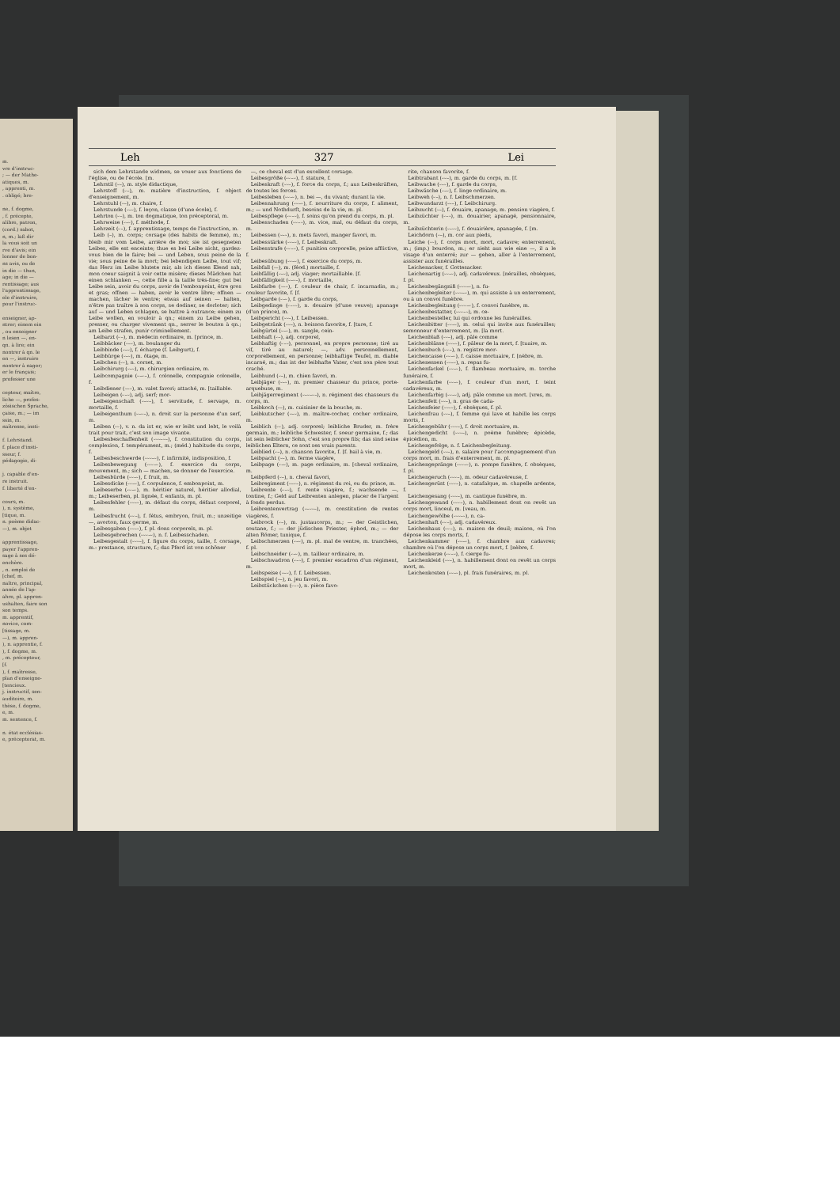m.
vre d'instruc-
; — der Mathe-
atiques, m.
, apprenti, m.
. obligé; bre-
ne, f. dogme,
, f. précepte,
alibre, patron,
(cord.) sabot,
n, m.; laß dir
la vous soit un
rve d'avis; ein
lonner de bon-
ns avis, ou de
in die — thun,
age; in die —
rentissage; aus
l'apprentissage,
ele d'instruire,
pour l'instruc-
enseigner, ap-
ntrer; einem ein
, ou enseigner
n lesen —, en-
qn. à lire; ein
nontrer à qn. le
en —, instruire
nontrer à nager;
er le français;
professer une
cepteur, maître,
liche —, profes-
zösischen Sprache,
çaise, m.; — im
ssin, m.
naîtresse, insti-
f. Lehrstand.
f. place d'insti-
sseur, f.
pédagogie, di-
j. capable d'en-
re instruit.
f. liberté d'en-
cours, m.
), n. système,
[tique, m.
n. poème didac-
—), m. objet
apprentissage,
payer l'appren-
sage à ses dé-
enchère.
, n. emploi de
[chef, m.
naître, principal,
année de l'ap-
ahre, pl. appren-
ushalten, faire son
son temps.
m. apprentif,
novice, com-
[tissage, m.
—), m. appren-
), n. apprentie, f.
), f. dogme, m.
, m. précepteur,
[f.
), f. maîtresse,
plan d'enseigne-
[tencieux.
j. instructif, sen-
auditoire, m.
thèse, f. dogme,
e, m.
m. sentence, f.
n. état ecclésias-
e, préceptorat, m.
Leh 327 Lei
sich dem Lehrstande widmen, se vouer aux fonctions de l'église, ou de l'école. [m.
Lehrstil (⏑–), m. style didactique,
Lehrstoff (⏑–), m. matière d'instruction, f. object d'enseignement, m.
Lehrstuhl (⏑–), m. chaire, f.
Lehrstunde (⏑–⏑), f. leçon, classe (d'une école), f.
Lehrton (⏑–), m. ton dogmatique, ton préceptoral, m.
Lehrweise (⏑–⏑), f. méthode, f.
Lehrzeit (⏑–), f. apprentissage, temps de l'instruction, m.
Leib (–), m. corps; corsage (des habits de femme), m.; bleib mir vom Leibe, arrière de moi; sie ist gesegneten Leibes, elle est enceinte; thue es bei Leibe nicht, gardez-vous bien de le faire; bei — und Leben, sous peine de la vie; sous peine de la mort; bei lebendigem Leibe, tout vif; das Herz im Leibe blutete mir, als ich dieses Elend sah, mon coeur saignit à voir cette misère; dieses Mädchen hat einen schlanken —, cette fille a la taille très-fine; gut bei Leibe sein, avoir du corps, avoir de l'embonpoint, être gros et gras; offnen — haben, avoir le ventre libre; offnen — machen, lâcher le ventre; etwas auf seinen — halten, n'être pas traître à son corps, se dodiner, se dorloter; sich auf — und Leben schlagen, se battre à outrance; einem zu Leibe wollen, en vouloir à qn.; einem zu Leibe gehen, presser, ou charger vivement qn., serrer le bouton à qn.; am Leibe strafen, punir criminellement.
Leibarzt (⏑–), m. médecin ordinaire, m. [prince, m.
Leibbäcker (⏑–⏑), m. boulanger du
Leibbinde (⏑–⏑), f. écharpe (f. Leibgurt), f.
Leibbürge (⏑–⏑), m. ôtage, m.
Leibchen (⏑⏑), n. corset, m.
Leibchirurg (⏑–⏑), m. chirurgien ordinaire, m.
Leibcompagnie (⏑–⏑–), f. colonelle, compagnie colonelle, f.
Leibdiener (⏑–⏑), m. valet favori; attaché, m. [taillable.
Leibeigen (⏑–⏑), adj. serf; mor-
Leibeigenschaft (⏑–⏑–), f. servitude, f. servage, m. mortaille, f.
Leibeigenthum (⏑–⏑–), n. droit sur la personne d'un serf, m.
Leiben (⏑⏑), v. n. da ist er, wie er leibt und lebt, le voilà trait pour trait, c'est son image vivante.
Leibesbeschaffenheit (⏑⏑⏑–⏑–), f. constitution du corps, complexion, f. tempérament, m.; (méd.) habitude du corps, f.
Leibesbeschwerde (⏑⏑⏑–⏑), f. infirmité, indisposition, f.
Leibesbewegung (⏑⏑⏑–⏑), f. exercice du corps, mouvement, m.; sich — machen, se donner de l'exercice.
Leibesbürde (⏑⏑–⏑), f. fruit, m.
Leibesdicke (⏑⏑–⏑), f. corpulence, f. embonpoint, m.
Leibeserbe (⏑⏑–⏑), m. héritier naturel, héritier allodial, m.; Leibeserben, pl. lignée, f. enfants, m. pl.
Leibesfehler (⏑⏑–⏑), m. défaut du corps, défaut corporel, m.
Leibesfrucht (⏑⏑–), f. fétus, embryon, fruit, m.; unzeitige —, avorton, faux germe, m.
Leibesgaben (⏑⏑–⏑), f. pl. dons corporels, m. pl.
Leibesgebrechen (⏑⏑⏑–⏑), n. f. Leibesschaden.
Leibesgestalt (⏑⏑⏑–), f. figure du corps, taille, f. corsage, m.: prestance, structure, f.; das Pferd ist von schöner
—, ce cheval est d'un excellent corsage.
Leibesgröße (⏑⏑–⏑), f. stature, f.
Leibeskraft (⏑⏑–), f. force du corps, f.; aus Leibeskräften, de toutes les forces.
Leibesleben (⏑⏑–⏑), n. bei —, du vivant; durant la vie.
Leibesnahrung (⏑⏑–⏑), f. nourriture du corps, f. aliment, m.; — und Nothdurft, besoins de la vie, m. pl.
Leibespflege (⏑⏑–⏑), f. soins qu'on prend du corps, m. pl.
Leibesschaden (⏑⏑–⏑), m. vice, mal, ou défaut du corps, m.
Leibessen (⏑–⏑), n. mets favori, manger favori, m.
Leibesstärke (⏑⏑–⏑), f. Leibeskraft.
Leibesstrafe (⏑⏑–⏑), f. punition corporelle, peine afflictive, f.
Leibesübung (⏑⏑–⏑), f. exercice du corps, m.
Leibfall (⏑–), m. (féod.) mortaille, f.
Leibfällig (⏑–⏑), adj. viager; mortaillable. [f.
Leibfälligkeit (⏑–⏑–), f. mortaille,
Leibfarbe (⏑–⏑), f. couleur de chair, f. incarnadin, m.; couleur favorite, f. [f.
Leibgarde (⏑–⏑), f. garde du corps,
Leibgedinge (⏑–⏑⏑), n. douaire (d'une veuve); apanage (d'un prince), m.
Leibgericht (⏑⏑–), f. Leibessen.
Leibgetränk (⏑⏑–), n. boisson favorite, f. [ture, f.
Leibgürtel (⏑–⏑), m. sangle, cein-
Leibhaft (⏑–), adj. corporel,
Leibhaftig (⏑–⏑), personnel, en propre personne; tiré au vif, tiré au naturel; —, adv. personnellement, corporellement, en personne; leibhaftige Teufel, m. diable incarné, m.; das ist der leibhafte Vater, c'est son père tout craché.
Leibhund (⏑–), m. chien favori, m.
Leibjäger (⏑–⏑), m. premier chasseur du prince, porte-arquebuse, m.
Leibjägerregiment (⏑–⏑–⏑–), n. régiment des chasseurs du corps, m.
Leibkoch (⏑–), m. cuisinier de la bouche, m.
Leibkutscher (⏑–⏑), m. maître-cocher, cocher ordinaire, m.
Leiblich (⏑⏑), adj. corporel; leibliche Bruder, m. frère germain, m.; leibliche Schwester, f. soeur germaine, f.; das ist sein leiblicher Sohn, c'est son propre fils; das sind seine leiblichen Eltern, ce sont ses vrais parents.
Leiblied (⏑–), n. chanson favorite, f. [f. bail à vie, m.
Leibpacht (⏑–), m. ferme viagère,
Leibpage (⏑–⏑), m. page ordinaire, m. [cheval ordinaire, m.
Leibpferd (⏑–), n. cheval favori,
Leibregiment (⏑–⏑–), n. régiment du roi, ou du prince, m.
Leibrente (⏑–⏑), f. rente viagère, f.; wachsende —, tontine, f.; Geld auf Leibrenten anlegen, placer de l'argent à fonds perdus.
Leibrentenvertrag (⏑–⏑⏑–), m. constitution de rentes viagères, f.
Leibrock (⏑–), m. justaucorps, m.; — der Geistlichen, soutane, f.; — der jüdischen Priester, éphod, m.; — der alten Römer, tunique, f.
Leibschmerzen (⏑–⏑), m. pl. mal de ventre, m. tranchées, f. pl.
Leibschneider (⏑–⏑), m. tailleur ordinaire, m.
Leibschwadron (⏑–⏑), f. premier escadron d'un régiment, m.
Leibspeise (⏑–⏑), f. f. Leibessen.
Leibspiel (⏑–), n. jeu favori, m.
Leibstückchen (⏑–⏑), n. pièce favo-
rite, chanson favorite, f.
Leibtrabant (⏑⏑–), m. garde du corps, m. [f.
Leibwache (⏑–⏑), f. garde du corps,
Leibwäsche (⏑–⏑), f. linge ordinaire, m.
Leibweh (⏑–), n. f. Leibschmerzen.
Leibwundarzt (⏑––), f. Leibchirurg.
Leibzucht (⏑–), f. douaire, apanage, m. pension viagère, f.
Leibzüchter (⏑–⏑), m. douairier, apanagé, pensionnaire, m.
Leibzüchterin (⏑–⏑⏑), f. douairière, apanagée, f. [m.
Leichdorn (⏑–), m. cor aux pieds,
Leiche (⏑⏑), f. corps mort, mort, cadavre; enterrement, m.; (imp.) bourdon, m.; er sieht aus wie eine —, il a le visage d'un enterré; zur — gehen, aller à l'enterrement, assister aux funérailles.
Leichenacker, f. Gottesacker.
Leichenartig (⏑⏑–⏑), adj. cadavéreux. [nérailles, obsèques, f. pl.
Leichenbegängniß (⏑⏑⏑–⏑), n. fu-
Leichenbegleiter (⏑⏑⏑–⏑), m. qui assiste à un enterrement, ou à un convoi funèbre.
Leichenbegleitung (⏑⏑⏑–⏑), f. convoi funèbre, m.
Leichenbestatter, (⏑⏑⏑–⏑), m. ce-
Leichenbesteller, lui qui ordonne les funérailles.
Leichenbitter (⏑⏑–⏑), m. celui qui invite aux funérailles; semonneur d'enterrement, m. [la mort.
Leichenblaß (⏑⏑–), adj. pâle comme
Leichenblässe (⏑⏑–⏑), f. pâleur de la mort, f. [tuaire, m.
Leichenbuch (⏑⏑–), n. registre mor-
Leichencasse (⏑⏑–⏑), f. caisse mortuaire, f. [nèbre, m.
Leichenessen (⏑⏑–⏑), n. repas fu-
Leichenfackel (⏑⏑–⏑), f. flambeau mortuaire, m. torche funéraire, f.
Leichenfarbe (⏑⏑–⏑), f. couleur d'un mort, f. teint cadavéreux, m.
Leichenfarbig (⏑⏑–⏑), adj. pâle comme un mort. [vres, m.
Leichenfett (⏑⏑–), n. gras de cada-
Leichenfeier (⏑⏑–⏑), f. obsèques, f. pl.
Leichenfrau (⏑⏑–), f. femme qui lave et habille les corps morts, f.
Leichengebühr (⏑⏑⏑–), f. droit mortuaire, m.
Leichengedicht (⏑⏑⏑–), n. poème funèbre; épicède, épicédion, m.
Leichengefolge, n. f. Leichenbegleitung.
Leichengeld (⏑⏑–), n. salaire pour l'accompagnement d'un corps mort, m. frais d'enterrement, m. pl.
Leichengepränge (⏑⏑⏑–⏑), n. pompe funèbre, f. obsèques, f. pl.
Leichengeruch (⏑⏑⏑–), m. odeur cadavéreuse, f.
Leichengerüst (⏑⏑⏑–), n. catafalque, m. chapelle ardente, f.
Leichengesang (⏑⏑⏑–), m. cantique funèbre, m.
Leichengewand (⏑⏑⏑–), n. habillement dont on revêt un corps mort, linceul, m. [veau, m.
Leichengewölbe (⏑⏑⏑–⏑), n. ca-
Leichenhaft (⏑⏑–), adj. cadavéreux.
Leichenhaus (⏑⏑–), n. maison de deuil; maison, où l'on dépose les corps morts, f.
Leichenkammer (⏑⏑–⏑), f. chambre aux cadavres; chambre où l'on dépose un corps mort, f. [nèbre, f.
Leichenkerze (⏑⏑–⏑), f. cierge fu-
Leichenkleid (⏑⏑–), n. habillement dont on revêt un corps mort, m.
Leichenkosten (⏑⏑–⏑), pl. frais funéraires, m. pl.